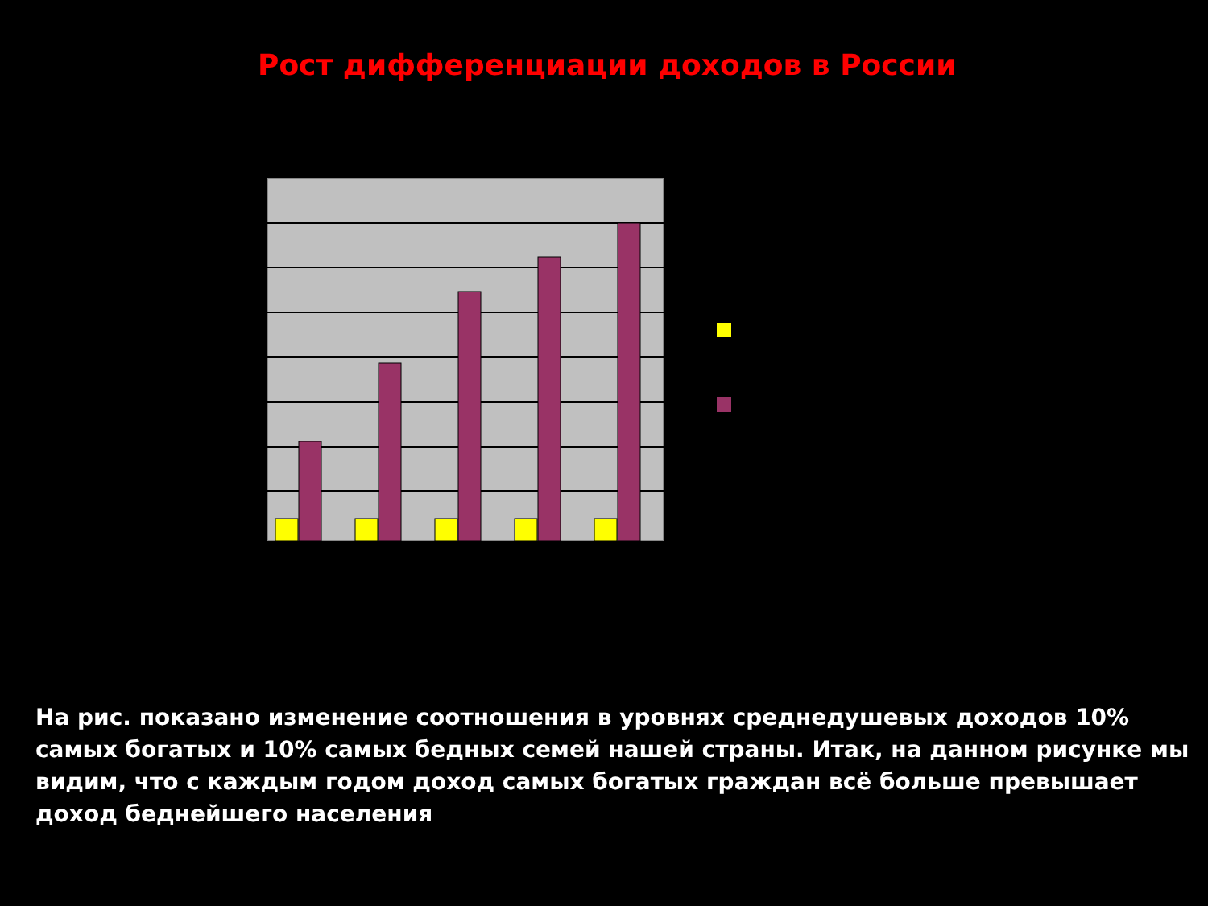Рост дифференциации доходов в России
На рис. показано изменение соотношения в уровнях среднедушевых доходов 10% самых богатых и 10% самых бедных семей нашей страны. Итак, на данном рисунке мы видим, что с каждым годом доход самых богатых граждан всё больше превышает доход беднейшего населения